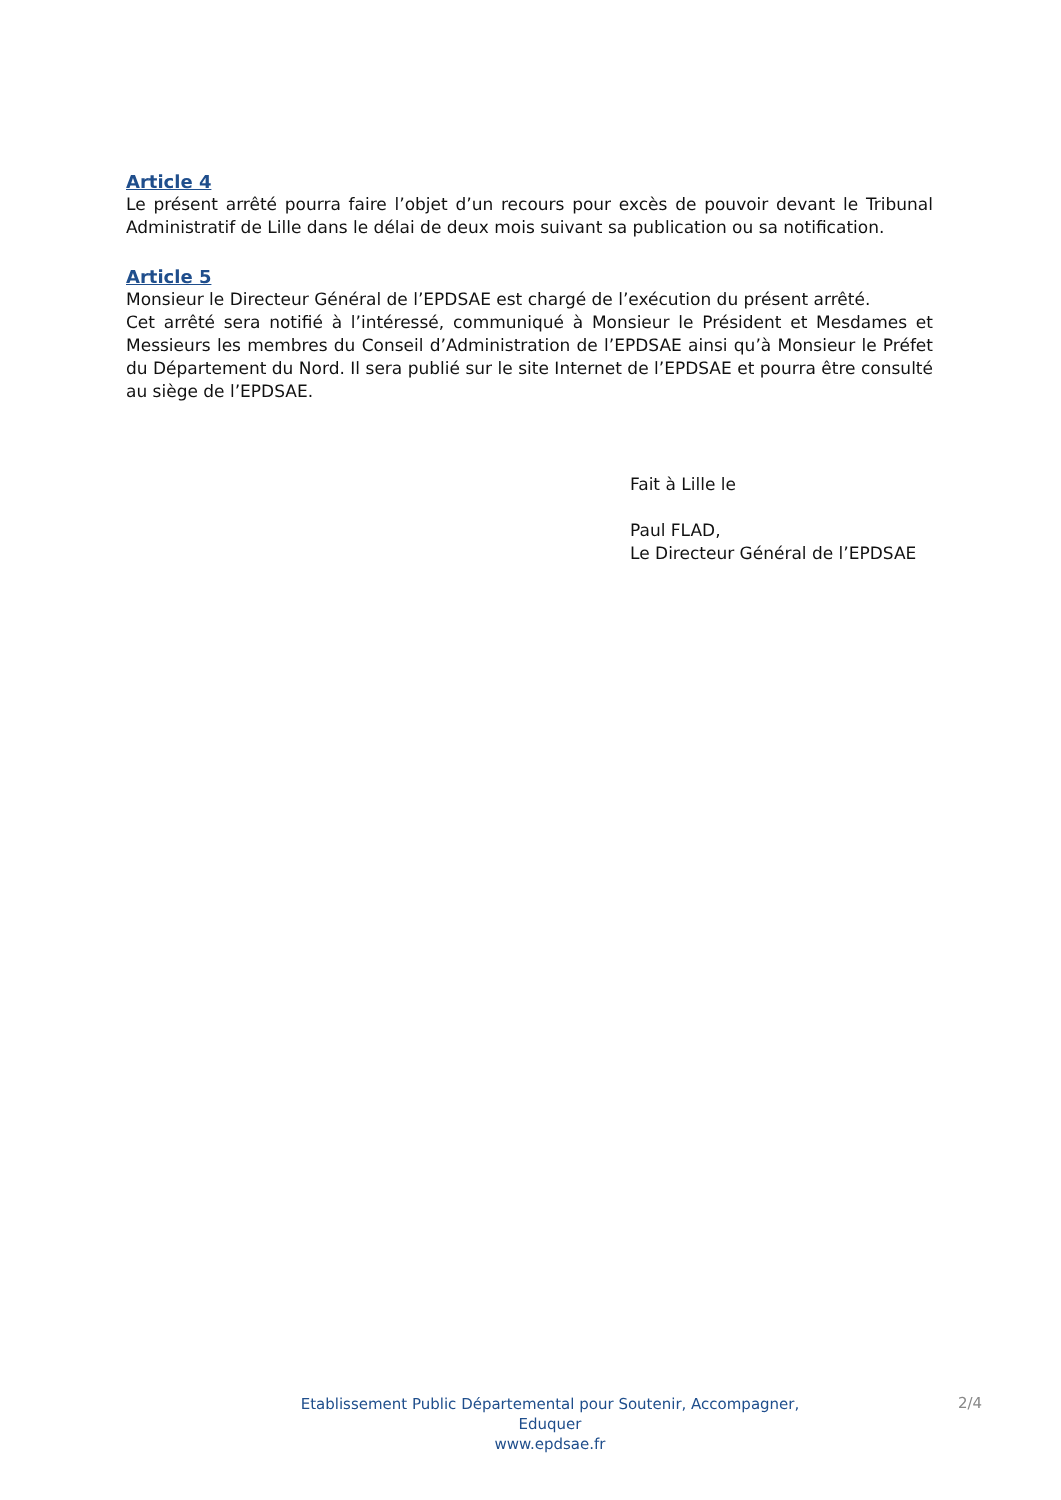Article 4
Le présent arrêté pourra faire l’objet d’un recours pour excès de pouvoir devant le Tribunal Administratif de Lille dans le délai de deux mois suivant sa publication ou sa notification.
Article 5
Monsieur le Directeur Général de l’EPDSAE est chargé de l’exécution du présent arrêté.
Cet arrêté sera notifié à l’intéressé, communiqué à Monsieur le Président et Mesdames et Messieurs les membres du Conseil d’Administration de l’EPDSAE ainsi qu’à Monsieur le Préfet du Département du Nord. Il sera publié sur le site Internet de l’EPDSAE et pourra être consulté au siège de l’EPDSAE.
Fait à Lille le
Paul FLAD,
Le Directeur Général de l’EPDSAE
Etablissement Public Départemental pour Soutenir, Accompagner, Eduquer
www.epdsae.fr
2/4